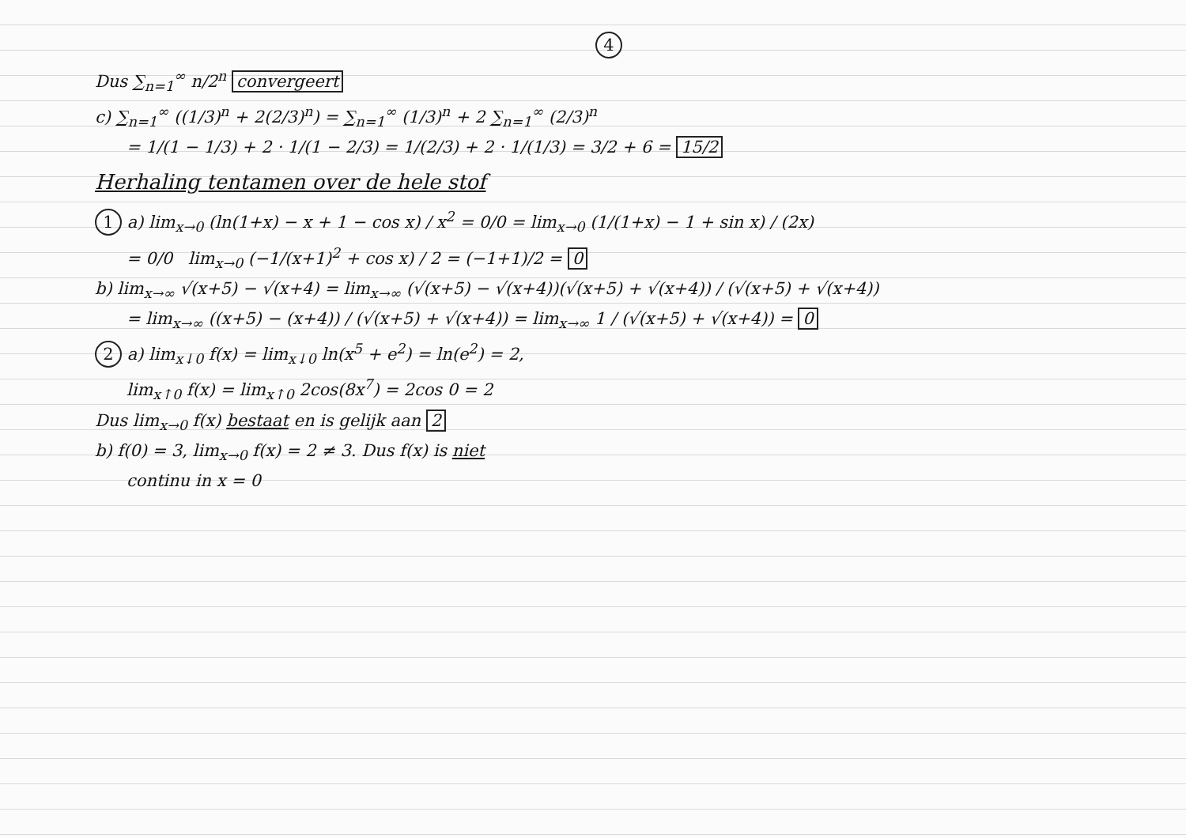4
Dus ∑<sub>n=1</sub><sup>∞</sup> n/2<sup>n</sup> convergeert
c) ∑<sub>n=1</sub><sup>∞</sup> ((1/3)<sup>n</sup> + 2(2/3)<sup>n</sup>) = ∑<sub>n=1</sub><sup>∞</sup> (1/3)<sup>n</sup> + 2 ∑<sub>n=1</sub><sup>∞</sup> (2/3)<sup>n</sup>
= 1/(1 − 1/3) + 2 · 1/(1 − 2/3) = 1/(2/3) + 2 · 1/(1/3) = 3/2 + 6 = 15/2
Herhaling tentamen over de hele stof
1 a) lim<sub>x→0</sub> (ln(1+x) − x + 1 − cos x) / x<sup>2</sup> = 0/0 = lim<sub>x→0</sub> (1/(1+x) − 1 + sin x) / (2x)
= 0/0 lim<sub>x→0</sub> (−1/(x+1)<sup>2</sup> + cos x) / 2 = (−1+1)/2 = 0
b) lim<sub>x→∞</sub> √(x+5) − √(x+4) = lim<sub>x→∞</sub> (√(x+5) − √(x+4))(√(x+5) + √(x+4)) / (√(x+5) + √(x+4))
= lim<sub>x→∞</sub> ((x+5) − (x+4)) / (√(x+5) + √(x+4)) = lim<sub>x→∞</sub> 1 / (√(x+5) + √(x+4)) = 0
2 a) lim<sub>x↓0</sub> f(x) = lim<sub>x↓0</sub> ln(x<sup>5</sup> + e<sup>2</sup>) = ln(e<sup>2</sup>) = 2,
lim<sub>x↑0</sub> f(x) = lim<sub>x↑0</sub> 2cos(8x<sup>7</sup>) = 2cos 0 = 2
Dus lim<sub>x→0</sub> f(x) bestaat en is gelijk aan 2
b) f(0) = 3, lim<sub>x→0</sub> f(x) = 2 ≠ 3. Dus f(x) is niet
continu in x = 0